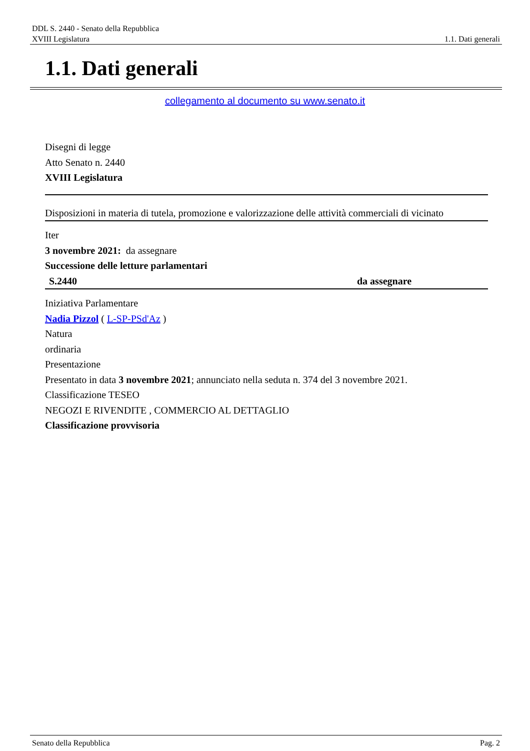DDL S. 2440 - Senato della Repubblica
XVIII Legislatura 1.1. Dati generali
1.1. Dati generali
collegamento al documento su www.senato.it
Disegni di legge
Atto Senato n. 2440
XVIII Legislatura
Disposizioni in materia di tutela, promozione e valorizzazione delle attività commerciali di vicinato
Iter
3 novembre 2021: da assegnare
Successione delle letture parlamentari
| S.2440 | da assegnare |
Iniziativa Parlamentare
Nadia Pizzol ( L-SP-PSd'Az )
Natura
ordinaria
Presentazione
Presentato in data 3 novembre 2021; annunciato nella seduta n. 374 del 3 novembre 2021.
Classificazione TESEO
NEGOZI E RIVENDITE , COMMERCIO AL DETTAGLIO
Classificazione provvisoria
Senato della Repubblica Pag. 2